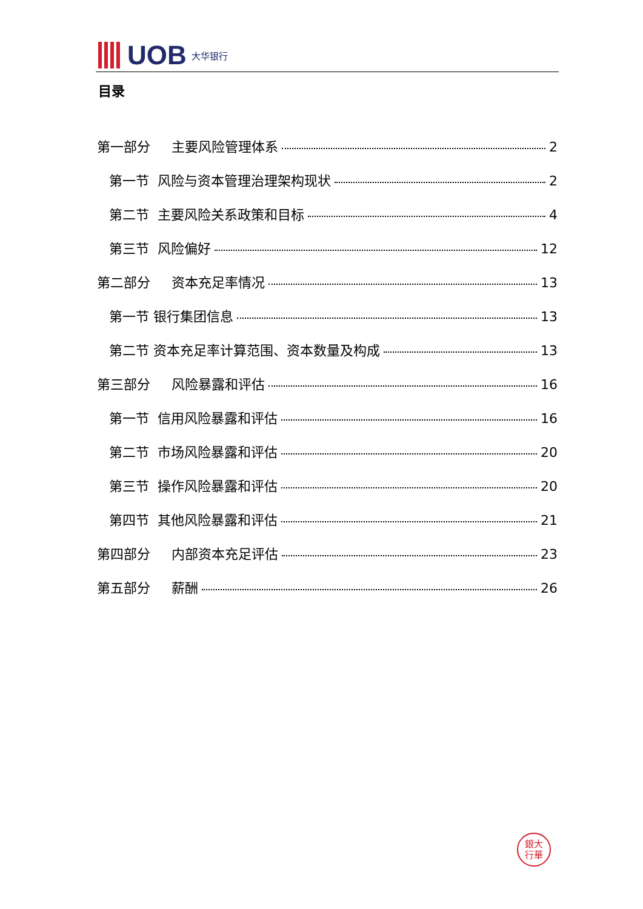UOB 大华银行
目录
第一部分 主要风险管理体系 2
第一节 风险与资本管理治理架构现状 2
第二节 主要风险关系政策和目标 4
第三节 风险偏好 12
第二部分 资本充足率情况 13
第一节 银行集团信息 13
第二节 资本充足率计算范围、资本数量及构成 13
第三部分 风险暴露和评估 16
第一节 信用风险暴露和评估 16
第二节 市场风险暴露和评估 20
第三节 操作风险暴露和评估 20
第四节 其他风险暴露和评估 21
第四部分 内部资本充足评估 23
第五部分 薪酬 26
銀大
行華